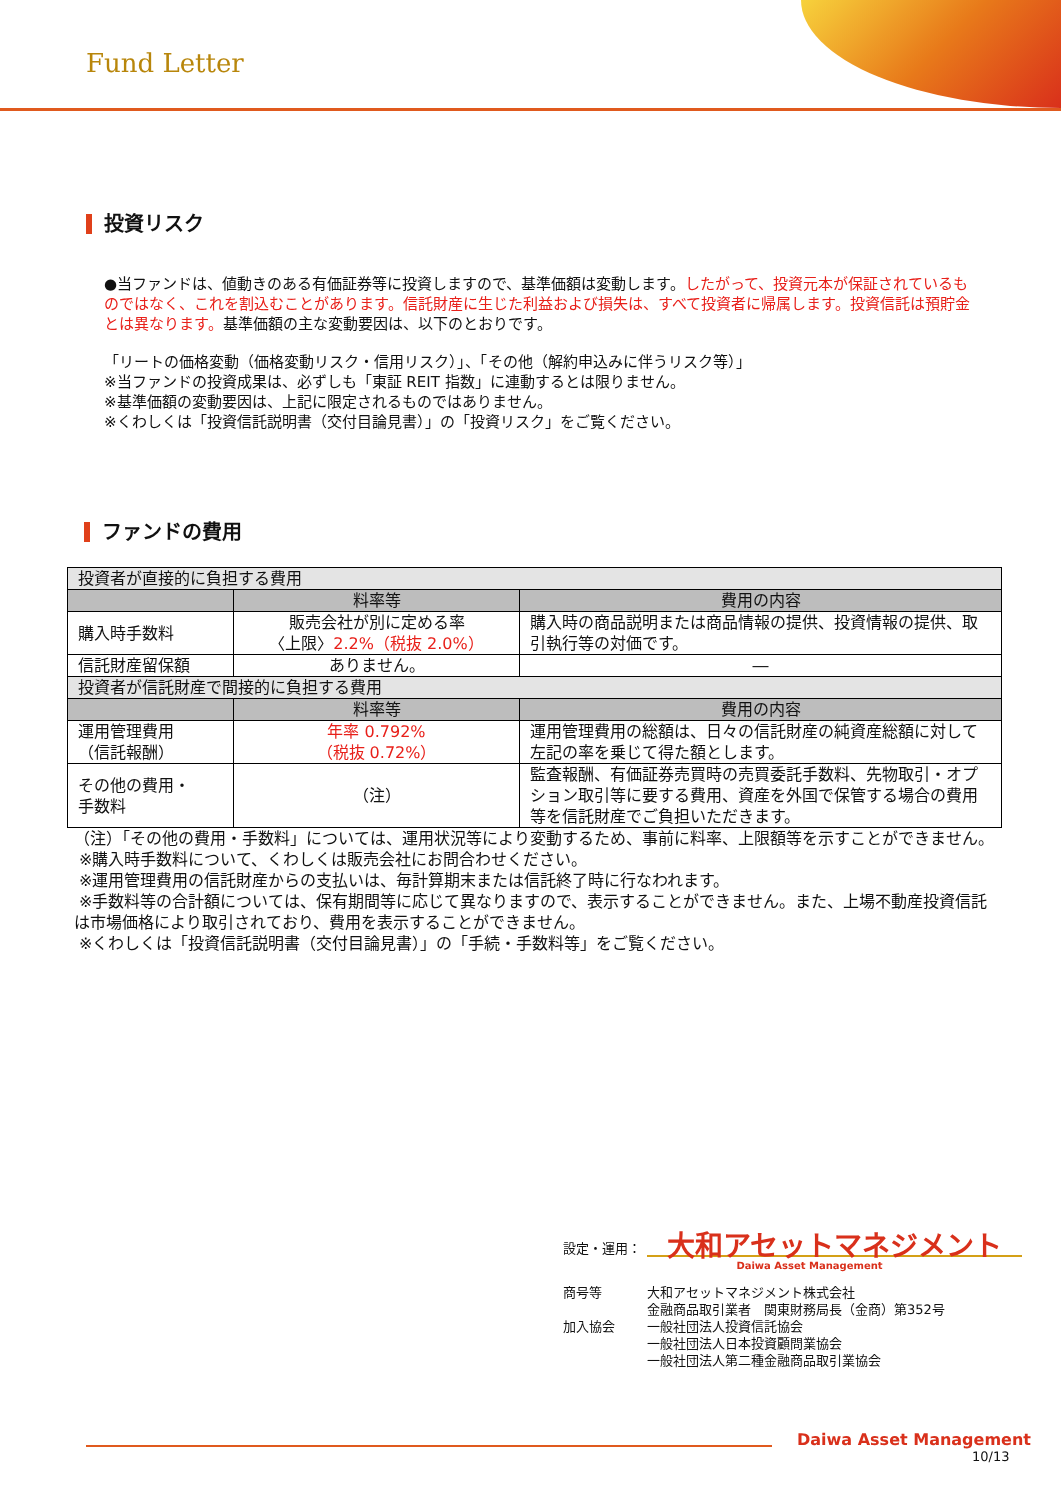Fund Letter
投資リスク
●当ファンドは、値動きのある有価証券等に投資しますので、基準価額は変動します。したがって、投資元本が保証されているものではなく、これを割込むことがあります。信託財産に生じた利益および損失は、すべて投資者に帰属します。投資信託は預貯金とは異なります。基準価額の主な変動要因は、以下のとおりです。
「リートの価格変動（価格変動リスク・信用リスク）」、「その他（解約申込みに伴うリスク等）」
※当ファンドの投資成果は、必ずしも「東証 REIT 指数」に連動するとは限りません。
※基準価額の変動要因は、上記に限定されるものではありません。
※くわしくは「投資信託説明書（交付目論見書）」の「投資リスク」をご覧ください。
ファンドの費用
| 投資者が直接的に負担する費用 | | |
| | 料率等 | 費用の内容 |
| 購入時手数料 | 販売会社が別に定める率 〈上限〉 2.2%（税抜 2.0%） | 購入時の商品説明または商品情報の提供、投資情報の提供、取引執行等の対価です。 |
| 信託財産留保額 | ありません。 | ― |
| 投資者が信託財産で間接的に負担する費用 | | |
| | 料率等 | 費用の内容 |
| 運用管理費用 （信託報酬） | 年率 0.792% （税抜 0.72%） | 運用管理費用の総額は、日々の信託財産の純資産総額に対して左記の率を乗じて得た額とします。 |
| その他の費用・ 手数料 | （注） | 監査報酬、有価証券売買時の売買委託手数料、先物取引・オプション取引等に要する費用、資産を外国で保管する場合の費用等を信託財産でご負担いただきます。 |
（注）「その他の費用・手数料」については、運用状況等により変動するため、事前に料率、上限額等を示すことができません。
※購入時手数料について、くわしくは販売会社にお問合わせください。
※運用管理費用の信託財産からの支払いは、毎計算期末または信託終了時に行なわれます。
※手数料等の合計額については、保有期間等に応じて異なりますので、表示することができません。また、上場不動産投資信託は市場価格により取引されており、費用を表示することができません。
※くわしくは「投資信託説明書（交付目論見書）」の「手続・手数料等」をご覧ください。
設定・運用： 大和アセットマネジメント
Daiwa Asset Management
商号等
加入協会 大和アセットマネジメント株式会社
金融商品取引業者　関東財務局長（金商）第352号
一般社団法人投資信託協会
一般社団法人日本投資顧問業協会
一般社団法人第二種金融商品取引業協会
Daiwa Asset Management
10/13